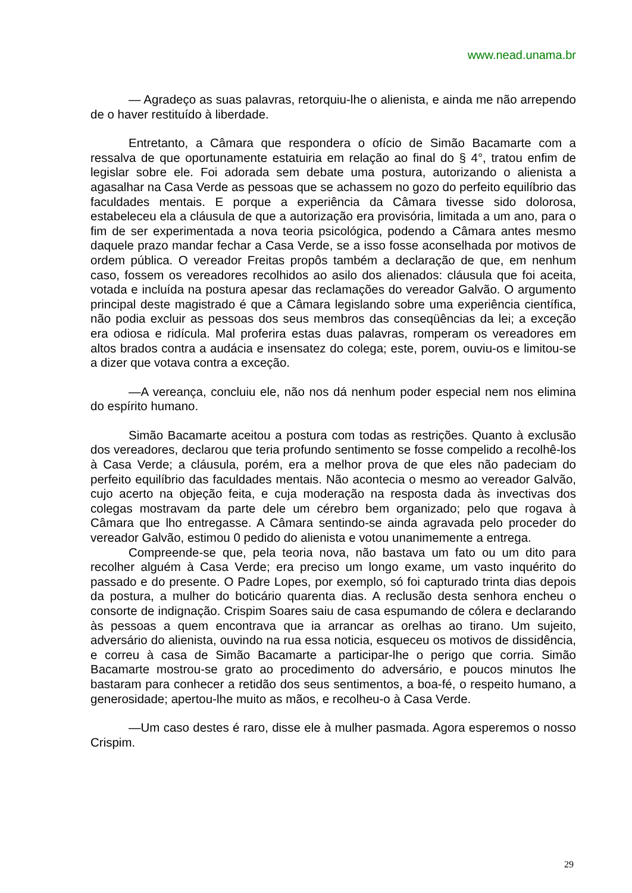www.nead.unama.br
— Agradeço as suas palavras, retorquiu-lhe o alienista, e ainda me não arrependo de o haver restituído à liberdade.
Entretanto, a Câmara que respondera o ofício de Simão Bacamarte com a ressalva de que oportunamente estatuiria em relação ao final do § 4°, tratou enfim de legislar sobre ele. Foi adorada sem debate uma postura, autorizando o alienista a agasalhar na Casa Verde as pessoas que se achassem no gozo do perfeito equilíbrio das faculdades mentais. E porque a experiência da Câmara tivesse sido dolorosa, estabeleceu ela a cláusula de que a autorização era provisória, limitada a um ano, para o fim de ser experimentada a nova teoria psicológica, podendo a Câmara antes mesmo daquele prazo mandar fechar a Casa Verde, se a isso fosse aconselhada por motivos de ordem pública. O vereador Freitas propôs também a declaração de que, em nenhum caso, fossem os vereadores recolhidos ao asilo dos alienados: cláusula que foi aceita, votada e incluída na postura apesar das reclamações do vereador Galvão. O argumento principal deste magistrado é que a Câmara legislando sobre uma experiência científica, não podia excluir as pessoas dos seus membros das conseqüências da lei; a exceção era odiosa e ridícula. Mal proferira estas duas palavras, romperam os vereadores em altos brados contra a audácia e insensatez do colega; este, porem, ouviu-os e limitou-se a dizer que votava contra a exceção.
—A vereança, concluiu ele, não nos dá nenhum poder especial nem nos elimina do espírito humano.
Simão Bacamarte aceitou a postura com todas as restrições. Quanto à exclusão dos vereadores, declarou que teria profundo sentimento se fosse compelido a recolhê-los à Casa Verde; a cláusula, porém, era a melhor prova de que eles não padeciam do perfeito equilíbrio das faculdades mentais. Não acontecia o mesmo ao vereador Galvão, cujo acerto na objeção feita, e cuja moderação na resposta dada às invectivas dos colegas mostravam da parte dele um cérebro bem organizado; pelo que rogava à Câmara que lho entregasse. A Câmara sentindo-se ainda agravada pelo proceder do vereador Galvão, estimou 0 pedido do alienista e votou unanimemente a entrega.
Compreende-se que, pela teoria nova, não bastava um fato ou um dito para recolher alguém à Casa Verde; era preciso um longo exame, um vasto inquérito do passado e do presente. O Padre Lopes, por exemplo, só foi capturado trinta dias depois da postura, a mulher do boticário quarenta dias. A reclusão desta senhora encheu o consorte de indignação. Crispim Soares saiu de casa espumando de cólera e declarando às pessoas a quem encontrava que ia arrancar as orelhas ao tirano. Um sujeito, adversário do alienista, ouvindo na rua essa noticia, esqueceu os motivos de dissidência, e correu à casa de Simão Bacamarte a participar-lhe o perigo que corria. Simão Bacamarte mostrou-se grato ao procedimento do adversário, e poucos minutos lhe bastaram para conhecer a retidão dos seus sentimentos, a boa-fé, o respeito humano, a generosidade; apertou-lhe muito as mãos, e recolheu-o à Casa Verde.
—Um caso destes é raro, disse ele à mulher pasmada. Agora esperemos o nosso Crispim.
29